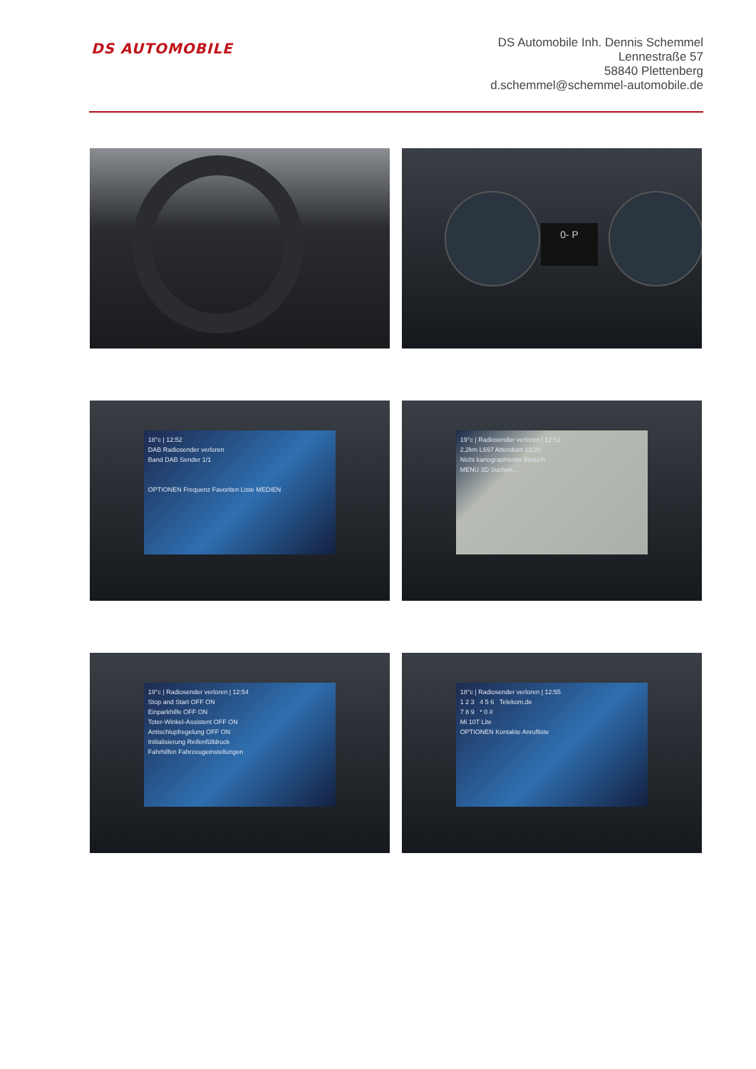DS AUTOMOBILE
DS Automobile Inh. Dennis Schemmel
Lennestraße 57
58840 Plettenberg
d.schemmel@schemmel-automobile.de
0- P
18°c | 12:52
DAB Radiosender verloren
Band DAB Sender 1/1
OPTIONEN Frequenz Favoriten Liste MEDIEN
19°c | Radiosender verloren | 12:53
2,2km L697 Attendorn 13:20
Nicht kartographierter Bereich
MENU 3D Suchen...
19°c | Radiosender verloren | 12:54
Stop and Start OFF ON
Einparkhilfe OFF ON
Toter-Winkel-Assistent OFF ON
Antischlupfregelung OFF ON
Initialisierung Reifenfülldruck
Fahrhilfen Fahrzeugeinstellungen
18°c | Radiosender verloren | 12:55
1 2 3 4 5 6 Telekom.de
7 8 9 * 0 #
Mi 10T Lite
OPTIONEN Kontakte Anrufliste